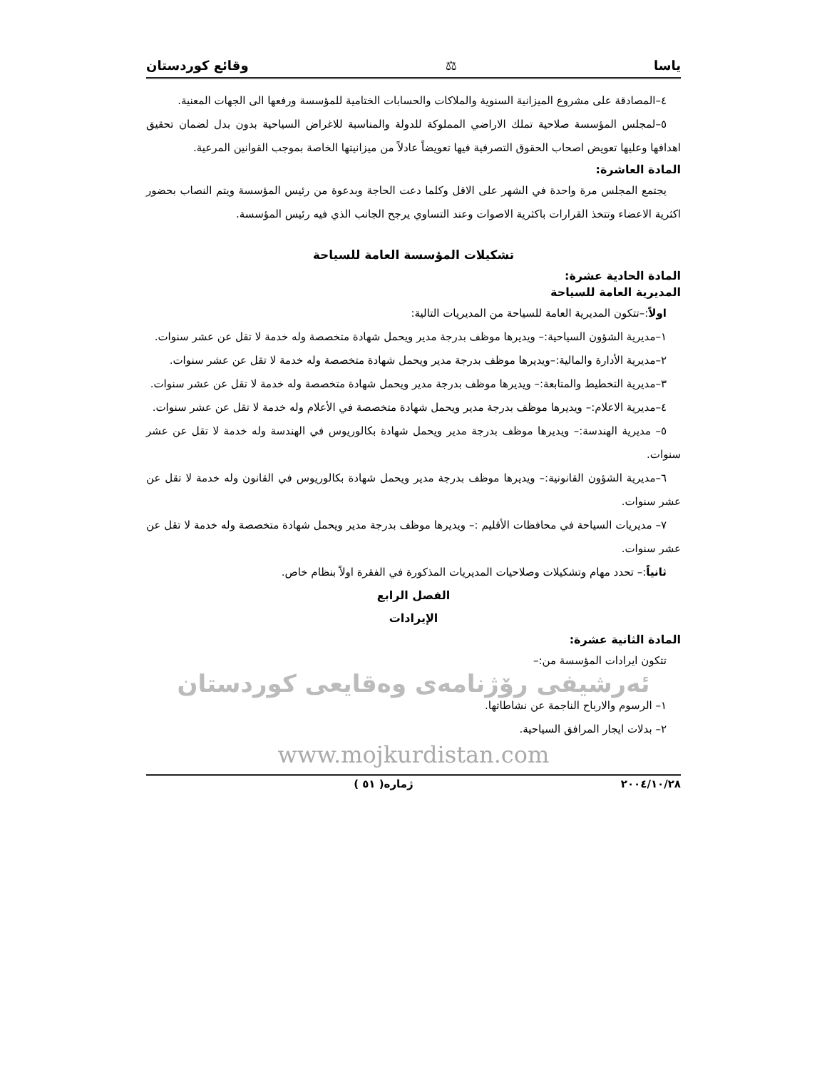ياسا ⚖ وقائع كوردستان
٤–المصادقة على مشروع الميزانية السنوية والملاكات والحسابات الختامية للمؤسسة ورفعها الى الجهات المعنية.
٥–لمجلس المؤسسة صلاحية تملك الاراضي المملوكة للدولة والمناسبة للاغراض السياحية بدون بدل لضمان تحقيق اهدافها وعليها تعويض اصحاب الحقوق التصرفية فيها تعويضاً عادلاً من ميزانيتها الخاصة بموجب القوانين المرعية.
المادة العاشرة:
يجتمع المجلس مرة واحدة في الشهر على الاقل وكلما دعت الحاجة وبدعوة من رئيس المؤسسة ويتم النصاب بحضور اكثرية الاعضاء وتتخذ القرارات باكثرية الاصوات وعند التساوي يرجح الجانب الذي فيه رئيس المؤسسة.
تشكيلات المؤسسة العامة للسياحة
المادة الحادية عشرة:
المديرية العامة للسياحة
اولاً:–تتكون المديرية العامة للسياحة من المديريات التالية:
١–مديرية الشؤون السياحية:– ويديرها موظف بدرجة مدير ويحمل شهادة متخصصة وله خدمة لا تقل عن عشر سنوات.
٢–مديرية الأدارة والمالية:–ويديرها موظف بدرجة مدير ويحمل شهادة متخصصة وله خدمة لا تقل عن عشر سنوات.
٣–مديرية التخطيط والمتابعة:– ويديرها موظف بدرجة مدير ويحمل شهادة متخصصة وله خدمة لا تقل عن عشر سنوات.
٤–مديرية الاعلام:– ويديرها موظف بدرجة مدير ويحمل شهادة متخصصة في الأعلام وله خدمة لا تقل عن عشر سنوات.
٥– مديرية الهندسة:– ويديرها موظف بدرجة مدير ويحمل شهادة بكالوريوس في الهندسة وله خدمة لا تقل عن عشر سنوات.
٦–مديرية الشؤون القانونية:– ويديرها موظف بدرجة مدير ويحمل شهادة بكالوريوس في القانون وله خدمة لا تقل عن عشر سنوات.
٧– مديريات السياحة في محافظات الأقليم :– ويديرها موظف بدرجة مدير ويحمل شهادة متخصصة وله خدمة لا تقل عن عشر سنوات.
ثانياً:– تحدد مهام وتشكيلات وصلاحيات المديريات المذكورة في الفقرة اولاً بنظام خاص.
الفصل الرابع
الإيرادات
المادة الثانية عشرة:
تتكون ايرادات المؤسسة من:–
ئەرشیفی رۆژنامەی وەقایعی کوردستان
١– الرسوم والارباح الناجمة عن نشاطاتها.
٢– بدلات ايجار المرافق السياحية.
www.mojkurdistan.com
٢٠٠٤/١٠/٢٨ ژمارە( ٥١ )